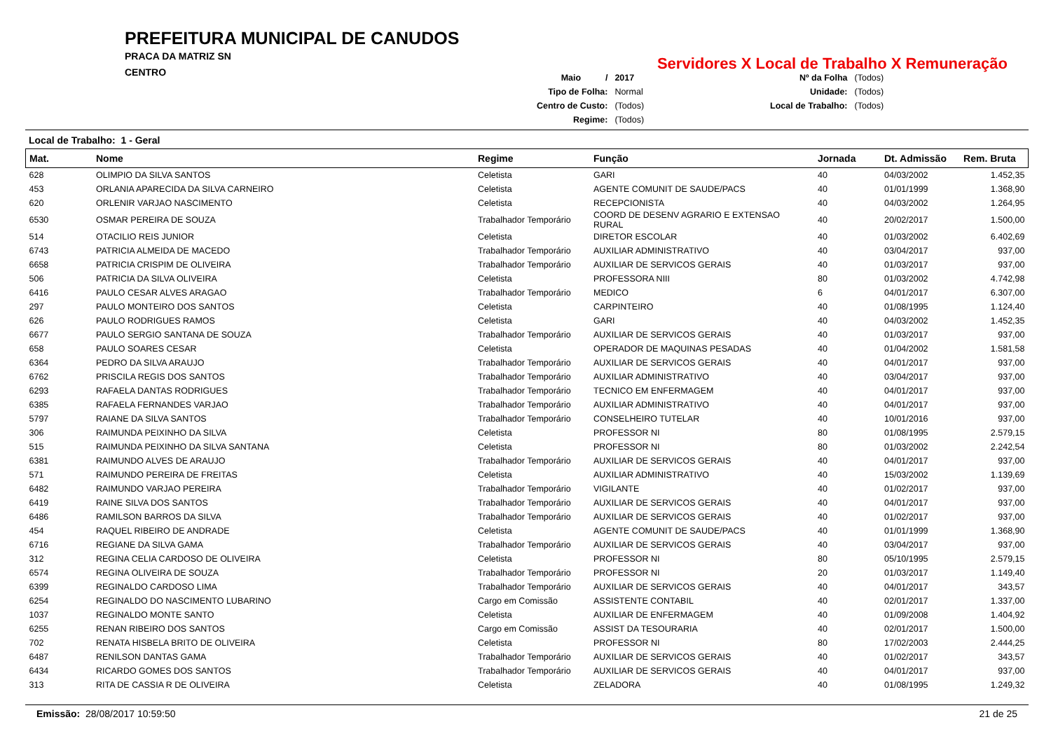PREFEITURA MUNICIPAL DE CANUDOS
PRACA DA MATRIZ SN
CENTRO
Servidores X Local de Trabalho X Remuneração
| Maio / | 2017 |
| Tipo de Folha: | Normal |
| Centro de Custo: | (Todos) |
| Regime: | (Todos) |
| Nº da Folha | (Todos) |
| Unidade: | (Todos) |
| Local de Trabalho: | (Todos) |
Local de Trabalho: 1 - Geral
| Mat. | Nome | Regime | Função | Jornada | Dt. Admissão | Rem. Bruta |
| --- | --- | --- | --- | --- | --- | --- |
| 628 | OLIMPIO DA SILVA SANTOS | Celetista | GARI | 40 | 04/03/2002 | 1.452,35 |
| 453 | ORLANIA APARECIDA DA SILVA CARNEIRO | Celetista | AGENTE COMUNIT DE SAUDE/PACS | 40 | 01/01/1999 | 1.368,90 |
| 620 | ORLENIR VARJAO NASCIMENTO | Celetista | RECEPCIONISTA | 40 | 04/03/2002 | 1.264,95 |
| 6530 | OSMAR PEREIRA DE SOUZA | Trabalhador Temporário | COORD DE DESENV AGRARIO E EXTENSAO RURAL | 40 | 20/02/2017 | 1.500,00 |
| 514 | OTACILIO REIS JUNIOR | Celetista | DIRETOR ESCOLAR | 40 | 01/03/2002 | 6.402,69 |
| 6743 | PATRICIA ALMEIDA DE MACEDO | Trabalhador Temporário | AUXILIAR ADMINISTRATIVO | 40 | 03/04/2017 | 937,00 |
| 6658 | PATRICIA CRISPIM DE OLIVEIRA | Trabalhador Temporário | AUXILIAR DE SERVICOS GERAIS | 40 | 01/03/2017 | 937,00 |
| 506 | PATRICIA DA SILVA OLIVEIRA | Celetista | PROFESSORA NIII | 80 | 01/03/2002 | 4.742,98 |
| 6416 | PAULO CESAR ALVES ARAGAO | Trabalhador Temporário | MEDICO | 6 | 04/01/2017 | 6.307,00 |
| 297 | PAULO MONTEIRO DOS SANTOS | Celetista | CARPINTEIRO | 40 | 01/08/1995 | 1.124,40 |
| 626 | PAULO RODRIGUES RAMOS | Celetista | GARI | 40 | 04/03/2002 | 1.452,35 |
| 6677 | PAULO SERGIO SANTANA DE SOUZA | Trabalhador Temporário | AUXILIAR DE SERVICOS GERAIS | 40 | 01/03/2017 | 937,00 |
| 658 | PAULO SOARES CESAR | Celetista | OPERADOR DE MAQUINAS PESADAS | 40 | 01/04/2002 | 1.581,58 |
| 6364 | PEDRO DA SILVA ARAUJO | Trabalhador Temporário | AUXILIAR DE SERVICOS GERAIS | 40 | 04/01/2017 | 937,00 |
| 6762 | PRISCILA REGIS DOS SANTOS | Trabalhador Temporário | AUXILIAR ADMINISTRATIVO | 40 | 03/04/2017 | 937,00 |
| 6293 | RAFAELA DANTAS RODRIGUES | Trabalhador Temporário | TECNICO EM ENFERMAGEM | 40 | 04/01/2017 | 937,00 |
| 6385 | RAFAELA FERNANDES VARJAO | Trabalhador Temporário | AUXILIAR ADMINISTRATIVO | 40 | 04/01/2017 | 937,00 |
| 5797 | RAIANE DA SILVA SANTOS | Trabalhador Temporário | CONSELHEIRO TUTELAR | 40 | 10/01/2016 | 937,00 |
| 306 | RAIMUNDA PEIXINHO DA SILVA | Celetista | PROFESSOR NI | 80 | 01/08/1995 | 2.579,15 |
| 515 | RAIMUNDA PEIXINHO DA SILVA SANTANA | Celetista | PROFESSOR NI | 80 | 01/03/2002 | 2.242,54 |
| 6381 | RAIMUNDO ALVES DE ARAUJO | Trabalhador Temporário | AUXILIAR DE SERVICOS GERAIS | 40 | 04/01/2017 | 937,00 |
| 571 | RAIMUNDO PEREIRA DE FREITAS | Celetista | AUXILIAR ADMINISTRATIVO | 40 | 15/03/2002 | 1.139,69 |
| 6482 | RAIMUNDO VARJAO PEREIRA | Trabalhador Temporário | VIGILANTE | 40 | 01/02/2017 | 937,00 |
| 6419 | RAINE SILVA DOS SANTOS | Trabalhador Temporário | AUXILIAR DE SERVICOS GERAIS | 40 | 04/01/2017 | 937,00 |
| 6486 | RAMILSON BARROS DA SILVA | Trabalhador Temporário | AUXILIAR DE SERVICOS GERAIS | 40 | 01/02/2017 | 937,00 |
| 454 | RAQUEL RIBEIRO DE ANDRADE | Celetista | AGENTE COMUNIT DE SAUDE/PACS | 40 | 01/01/1999 | 1.368,90 |
| 6716 | REGIANE DA SILVA GAMA | Trabalhador Temporário | AUXILIAR DE SERVICOS GERAIS | 40 | 03/04/2017 | 937,00 |
| 312 | REGINA CELIA CARDOSO DE OLIVEIRA | Celetista | PROFESSOR NI | 80 | 05/10/1995 | 2.579,15 |
| 6574 | REGINA OLIVEIRA DE SOUZA | Trabalhador Temporário | PROFESSOR NI | 20 | 01/03/2017 | 1.149,40 |
| 6399 | REGINALDO CARDOSO LIMA | Trabalhador Temporário | AUXILIAR DE SERVICOS GERAIS | 40 | 04/01/2017 | 343,57 |
| 6254 | REGINALDO DO NASCIMENTO LUBARINO | Cargo em Comissão | ASSISTENTE CONTABIL | 40 | 02/01/2017 | 1.337,00 |
| 1037 | REGINALDO MONTE SANTO | Celetista | AUXILIAR DE ENFERMAGEM | 40 | 01/09/2008 | 1.404,92 |
| 6255 | RENAN RIBEIRO DOS SANTOS | Cargo em Comissão | ASSIST DA TESOURARIA | 40 | 02/01/2017 | 1.500,00 |
| 702 | RENATA HISBELA BRITO DE OLIVEIRA | Celetista | PROFESSOR NI | 80 | 17/02/2003 | 2.444,25 |
| 6487 | RENILSON DANTAS GAMA | Trabalhador Temporário | AUXILIAR DE SERVICOS GERAIS | 40 | 01/02/2017 | 343,57 |
| 6434 | RICARDO GOMES DOS SANTOS | Trabalhador Temporário | AUXILIAR DE SERVICOS GERAIS | 40 | 04/01/2017 | 937,00 |
| 313 | RITA DE CASSIA R DE OLIVEIRA | Celetista | ZELADORA | 40 | 01/08/1995 | 1.249,32 |
Emissão: 28/08/2017 10:59:50 21 de 25